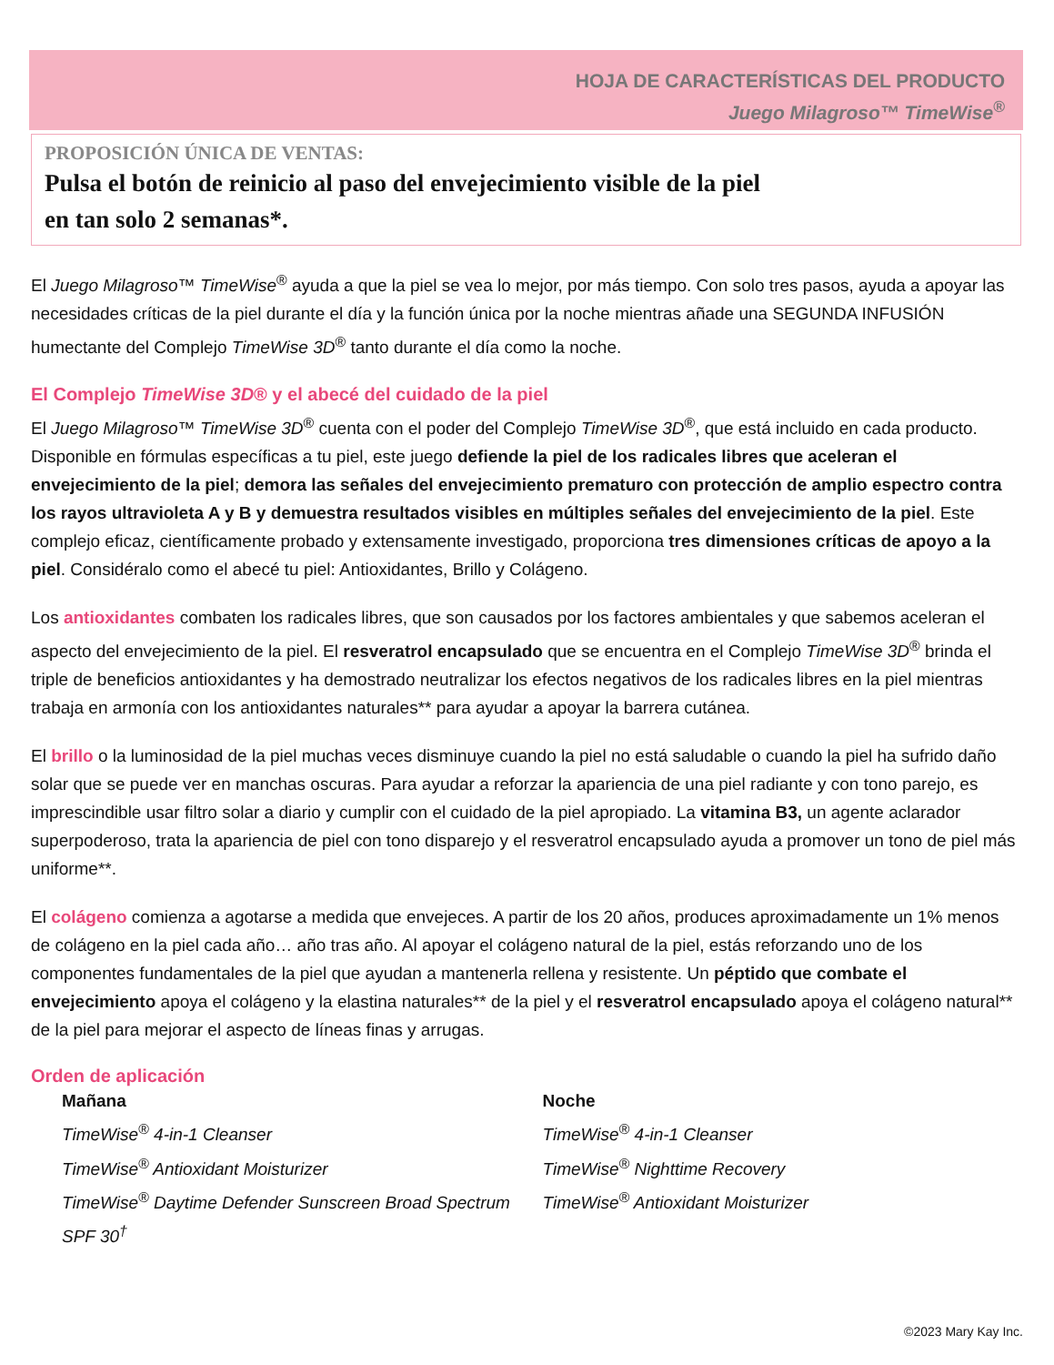HOJA DE CARACTERÍSTICAS DEL PRODUCTO
Juego Milagroso™ TimeWise<sup>®</sup>
PROPOSICIÓN ÚNICA DE VENTAS:
Pulsa el botón de reinicio al paso del envejecimiento visible de la piel
en tan solo 2 semanas*.
El Juego Milagroso™ TimeWise<sup>®</sup> ayuda a que la piel se vea lo mejor, por más tiempo. Con solo tres pasos, ayuda a apoyar las necesidades críticas de la piel durante el día y la función única por la noche mientras añade una SEGUNDA INFUSIÓN humectante del Complejo TimeWise 3D<sup>®</sup> tanto durante el día como la noche.
El Complejo TimeWise 3D® y el abecé del cuidado de la piel
El Juego Milagroso™ TimeWise 3D<sup>®</sup> cuenta con el poder del Complejo TimeWise 3D<sup>®</sup>, que está incluido en cada producto. Disponible en fórmulas específicas a tu piel, este juego defiende la piel de los radicales libres que aceleran el envejecimiento de la piel; demora las señales del envejecimiento prematuro con protección de amplio espectro contra los rayos ultravioleta A y B y demuestra resultados visibles en múltiples señales del envejecimiento de la piel. Este complejo eficaz, científicamente probado y extensamente investigado, proporciona tres dimensiones críticas de apoyo a la piel. Considéralo como el abecé tu piel: Antioxidantes, Brillo y Colágeno.
Los antioxidantes combaten los radicales libres, que son causados por los factores ambientales y que sabemos aceleran el aspecto del envejecimiento de la piel. El resveratrol encapsulado que se encuentra en el Complejo TimeWise 3D<sup>®</sup> brinda el triple de beneficios antioxidantes y ha demostrado neutralizar los efectos negativos de los radicales libres en la piel mientras trabaja en armonía con los antioxidantes naturales** para ayudar a apoyar la barrera cutánea.
El brillo o la luminosidad de la piel muchas veces disminuye cuando la piel no está saludable o cuando la piel ha sufrido daño solar que se puede ver en manchas oscuras. Para ayudar a reforzar la apariencia de una piel radiante y con tono parejo, es imprescindible usar filtro solar a diario y cumplir con el cuidado de la piel apropiado. La vitamina B3, un agente aclarador superpoderoso, trata la apariencia de piel con tono disparejo y el resveratrol encapsulado ayuda a promover un tono de piel más uniforme**.
El colágeno comienza a agotarse a medida que envejeces. A partir de los 20 años, produces aproximadamente un 1% menos de colágeno en la piel cada año… año tras año. Al apoyar el colágeno natural de la piel, estás reforzando uno de los componentes fundamentales de la piel que ayudan a mantenerla rellena y resistente. Un péptido que combate el envejecimiento apoya el colágeno y la elastina naturales** de la piel y el resveratrol encapsulado apoya el colágeno natural** de la piel para mejorar el aspecto de líneas finas y arrugas.
Orden de aplicación
Mañana
TimeWise<sup>®</sup> 4-in-1 Cleanser
TimeWise<sup>®</sup> Antioxidant Moisturizer
TimeWise<sup>®</sup> Daytime Defender Sunscreen Broad Spectrum SPF 30<sup>†</sup>
Noche
TimeWise<sup>®</sup> 4-in-1 Cleanser
TimeWise<sup>®</sup> Nighttime Recovery
TimeWise<sup>®</sup> Antioxidant Moisturizer
©2023 Mary Kay Inc.